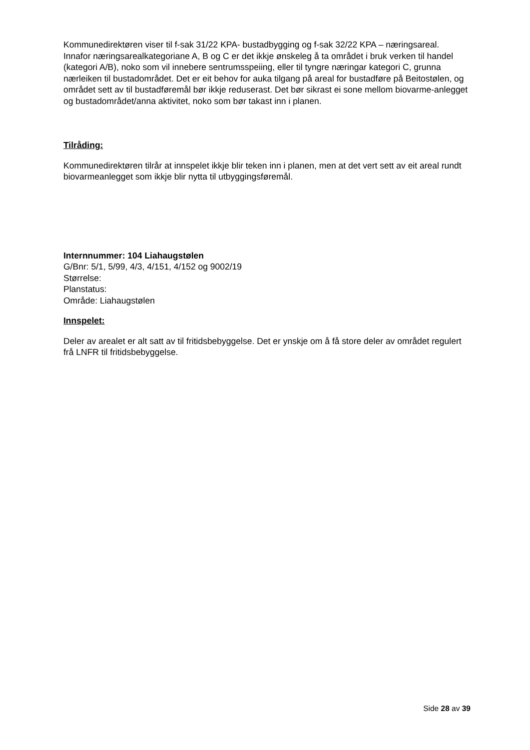Kommunedirektøren viser til f-sak 31/22 KPA- bustadbygging og f-sak 32/22 KPA – næringsareal. Innafor næringsarealkategoriane A, B og C er det ikkje ønskeleg å ta området i bruk verken til handel (kategori A/B), noko som vil innebere sentrumsspeiing, eller til tyngre næringar kategori C, grunna nærleiken til bustadområdet. Det er eit behov for auka tilgang på areal for bustadføre på Beitostølen, og området sett av til bustadføremål bør ikkje reduserast. Det bør sikrast ei sone mellom biovarme-anlegget og bustadområdet/anna aktivitet, noko som bør takast inn i planen.
Tilråding:
Kommunedirektøren tilrår at innspelet ikkje blir teken inn i planen, men at det vert sett av eit areal rundt biovarmeanlegget som ikkje blir nytta til utbyggingsføremål.
Internnummer: 104 Liahaugstølen
G/Bnr: 5/1, 5/99, 4/3, 4/151, 4/152 og 9002/19
Størrelse:
Planstatus:
Område: Liahaugstølen
Innspelet:
Deler av arealet er alt satt av til fritidsbebyggelse. Det er ynskje om å få store deler av området regulert frå LNFR til fritidsbebyggelse.
Side 28 av 39